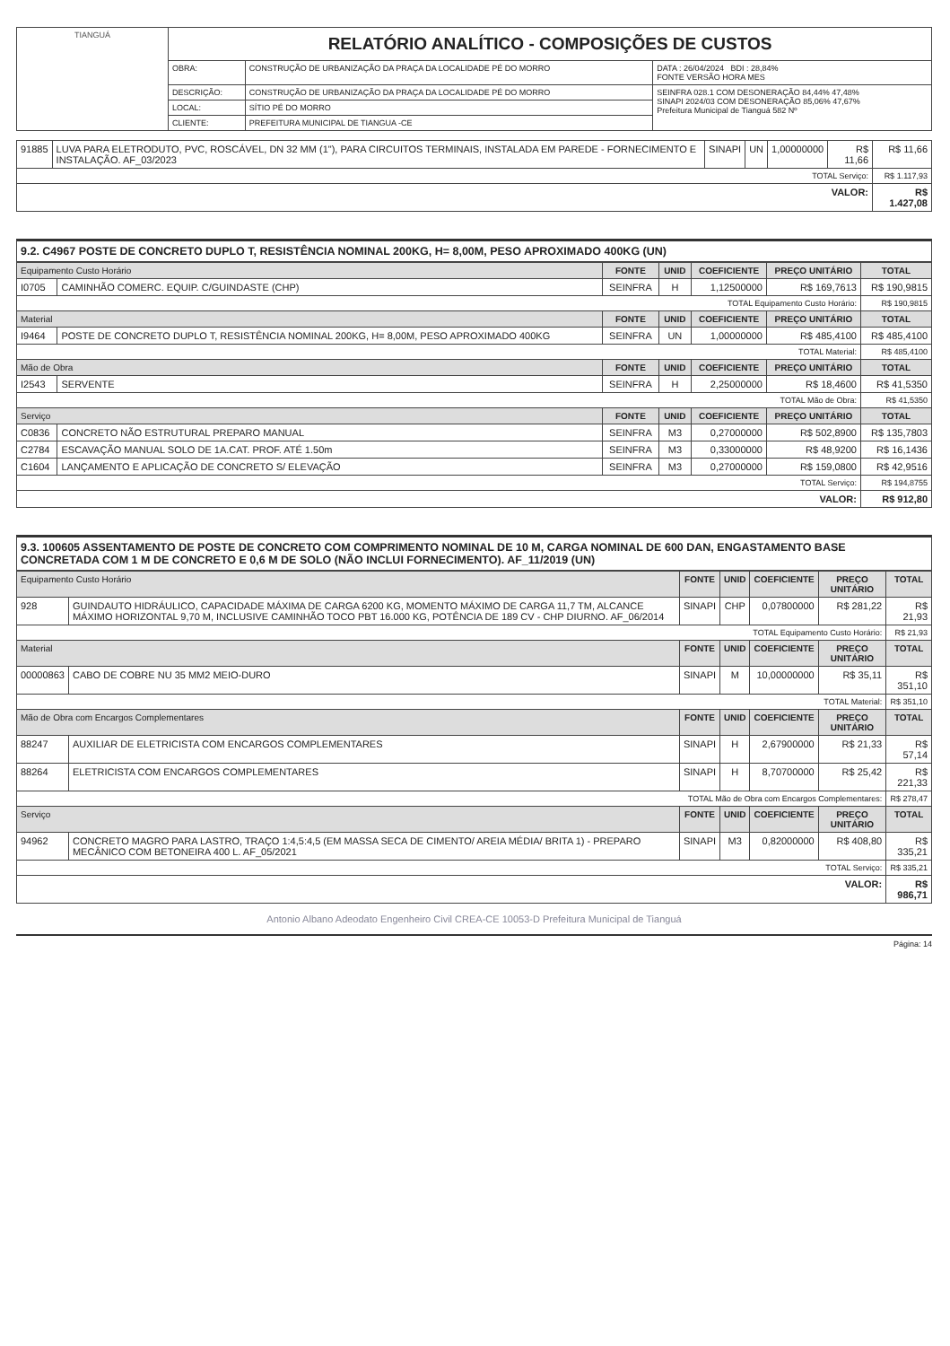| TIANGUÁ | RELATÓRIO ANALÍTICO - COMPOSIÇÕES DE CUSTOS | | |
| | OBRA: | CONSTRUÇÃO DE URBANIZAÇÃO DA PRAÇA DA LOCALIDADE PÉ DO MORRO | DATA : 26/04/2024 BDI : 28,84% FONTE VERSÃO HORA MES |
| | DESCRIÇÃO: | CONSTRUÇÃO DE URBANIZAÇÃO DA PRAÇA DA LOCALIDADE PÉ DO MORRO | SEINFRA 028.1 COM DESONERAÇÃO 84,44% 47,48% SINAPI 2024/03 COM DESONERAÇÃO 85,06% 47,67% Prefeitura Municipal de Tianguá 582 Nº |
| | LOCAL: | SÍTIO PÉ DO MORRO | |
| | CLIENTE: | PREFEITURA MUNICIPAL DE TIANGUA -CE | |
| 91885 | LUVA PARA ELETRODUTO, PVC, ROSCÁVEL, DN 32 MM (1"), PARA CIRCUITOS TERMINAIS, INSTALADA EM PAREDE - FORNECIMENTO E INSTALAÇÃO. AF_03/2023 | SINAPI | UN | 1,00000000 | R$ 11,66 | R$ 11,66 |
| TOTAL Serviço: | | | | | | R$ 1.117,93 |
| VALOR: | | | | | | R$ 1.427,08 |
9.2. C4967 POSTE DE CONCRETO DUPLO T, RESISTÊNCIA NOMINAL 200KG, H= 8,00M, PESO APROXIMADO 400KG (UN)
| Equipamento Custo Horário | | FONTE | UNID | COEFICIENTE | PREÇO UNITÁRIO | TOTAL |
| --- | --- | --- | --- | --- | --- | --- |
| I0705 | CAMINHÃO COMERC. EQUIP. C/GUINDASTE (CHP) | SEINFRA | H | 1,12500000 | R$ 169,7613 | R$ 190,9815 |
| TOTAL Equipamento Custo Horário: | | | | | | R$ 190,9815 |
| Material | | FONTE | UNID | COEFICIENTE | PREÇO UNITÁRIO | TOTAL |
| I9464 | POSTE DE CONCRETO DUPLO T, RESISTÊNCIA NOMINAL 200KG, H= 8,00M, PESO APROXIMADO 400KG | SEINFRA | UN | 1,00000000 | R$ 485,4100 | R$ 485,4100 |
| TOTAL Material: | | | | | | R$ 485,4100 |
| Mão de Obra | | FONTE | UNID | COEFICIENTE | PREÇO UNITÁRIO | TOTAL |
| I2543 | SERVENTE | SEINFRA | H | 2,25000000 | R$ 18,4600 | R$ 41,5350 |
| TOTAL Mão de Obra: | | | | | | R$ 41,5350 |
| Serviço | | FONTE | UNID | COEFICIENTE | PREÇO UNITÁRIO | TOTAL |
| C0836 | CONCRETO NÃO ESTRUTURAL PREPARO MANUAL | SEINFRA | M3 | 0,27000000 | R$ 502,8900 | R$ 135,7803 |
| C2784 | ESCAVAÇÃO MANUAL SOLO DE 1A.CAT. PROF. ATÉ 1.50m | SEINFRA | M3 | 0,33000000 | R$ 48,9200 | R$ 16,1436 |
| C1604 | LANÇAMENTO E APLICAÇÃO DE CONCRETO S/ ELEVAÇÃO | SEINFRA | M3 | 0,27000000 | R$ 159,0800 | R$ 42,9516 |
| TOTAL Serviço: | | | | | | R$ 194,8755 |
| VALOR: | | | | | | R$ 912,80 |
9.3. 100605 ASSENTAMENTO DE POSTE DE CONCRETO COM COMPRIMENTO NOMINAL DE 10 M, CARGA NOMINAL DE 600 DAN, ENGASTAMENTO BASE CONCRETADA COM 1 M DE CONCRETO E 0,6 M DE SOLO (NÃO INCLUI FORNECIMENTO). AF_11/2019 (UN)
| Equipamento Custo Horário | | FONTE | UNID | COEFICIENTE | PREÇO UNITÁRIO | TOTAL |
| --- | --- | --- | --- | --- | --- | --- |
| 928 | GUINDAUTO HIDRÁULICO, CAPACIDADE MÁXIMA DE CARGA 6200 KG, MOMENTO MÁXIMO DE CARGA 11,7 TM, ALCANCE MÁXIMO HORIZONTAL 9,70 M, INCLUSIVE CAMINHÃO TOCO PBT 16.000 KG, POTÊNCIA DE 189 CV - CHP DIURNO. AF_06/2014 | SINAPI | CHP | 0,07800000 | R$ 281,22 | R$ 21,93 |
| TOTAL Equipamento Custo Horário: | | | | | | R$ 21,93 |
| Material | | FONTE | UNID | COEFICIENTE | PREÇO UNITÁRIO | TOTAL |
| 00000863 | CABO DE COBRE NU 35 MM2 MEIO-DURO | SINAPI | M | 10,00000000 | R$ 35,11 | R$ 351,10 |
| TOTAL Material: | | | | | | R$ 351,10 |
| Mão de Obra com Encargos Complementares | | FONTE | UNID | COEFICIENTE | PREÇO UNITÁRIO | TOTAL |
| 88247 | AUXILIAR DE ELETRICISTA COM ENCARGOS COMPLEMENTARES | SINAPI | H | 2,67900000 | R$ 21,33 | R$ 57,14 |
| 88264 | ELETRICISTA COM ENCARGOS COMPLEMENTARES | SINAPI | H | 8,70700000 | R$ 25,42 | R$ 221,33 |
| TOTAL Mão de Obra com Encargos Complementares: | | | | | | R$ 278,47 |
| Serviço | | FONTE | UNID | COEFICIENTE | PREÇO UNITÁRIO | TOTAL |
| 94962 | CONCRETO MAGRO PARA LASTRO, TRAÇO 1:4,5:4,5 (EM MASSA SECA DE CIMENTO/ AREIA MÉDIA/ BRITA 1) - PREPARO MECÂNICO COM BETONEIRA 400 L. AF_05/2021 | SINAPI | M3 | 0,82000000 | R$ 408,80 | R$ 335,21 |
| TOTAL Serviço: | | | | | | R$ 335,21 |
| VALOR: | | | | | | R$ 986,71 |
Antonio Albano Adeodato Engenheiro Civil CREA-CE 10053-D Prefeitura Municipal de Tianguá
Página: 14